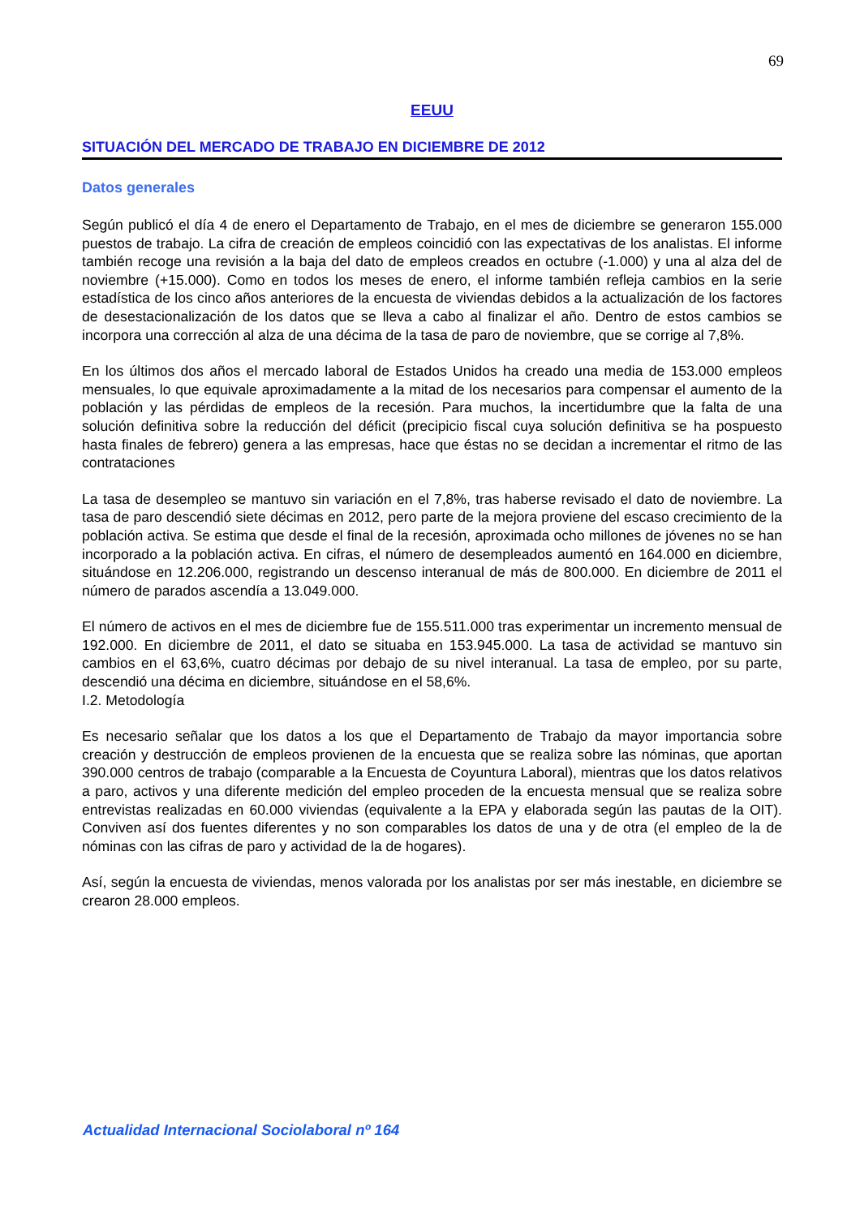69
EEUU
SITUACIÓN DEL MERCADO DE TRABAJO EN DICIEMBRE DE 2012
Datos generales
Según publicó el día 4 de enero el Departamento de Trabajo, en el mes de diciembre se generaron 155.000 puestos de trabajo. La cifra de creación de empleos coincidió con las expectativas de los analistas. El informe también recoge una revisión a la baja del dato de empleos creados en octubre (-1.000) y una al alza del de noviembre (+15.000). Como en todos los meses de enero, el informe también refleja cambios en la serie estadística de los cinco años anteriores de la encuesta de viviendas debidos a la actualización de los factores de desestacionalización de los datos que se lleva a cabo al finalizar el año. Dentro de estos cambios se incorpora una corrección al alza de una décima de la tasa de paro de noviembre, que se corrige al 7,8%.
En los últimos dos años el mercado laboral de Estados Unidos ha creado una media de 153.000 empleos mensuales, lo que equivale aproximadamente a la mitad de los necesarios para compensar el aumento de la población y las pérdidas de empleos de la recesión. Para muchos, la incertidumbre que la falta de una solución definitiva sobre la reducción del déficit (precipicio fiscal cuya solución definitiva se ha pospuesto hasta finales de febrero) genera a las empresas, hace que éstas no se decidan a incrementar el ritmo de las contrataciones
La tasa de desempleo se mantuvo sin variación en el 7,8%, tras haberse revisado el dato de noviembre. La tasa de paro descendió siete décimas en 2012, pero parte de la mejora proviene del escaso crecimiento de la población activa. Se estima que desde el final de la recesión, aproximada ocho millones de jóvenes no se han incorporado a la población activa. En cifras, el número de desempleados aumentó en 164.000 en diciembre, situándose en 12.206.000, registrando un descenso interanual de más de 800.000. En diciembre de 2011 el número de parados ascendía a 13.049.000.
El número de activos en el mes de diciembre fue de 155.511.000 tras experimentar un incremento mensual de 192.000. En diciembre de 2011, el dato se situaba en 153.945.000. La tasa de actividad se mantuvo sin cambios en el 63,6%, cuatro décimas por debajo de su nivel interanual. La tasa de empleo, por su parte, descendió una décima en diciembre, situándose en el 58,6%.
I.2. Metodología
Es necesario señalar que los datos a los que el Departamento de Trabajo da mayor importancia sobre creación y destrucción de empleos provienen de la encuesta que se realiza sobre las nóminas, que aportan 390.000 centros de trabajo (comparable a la Encuesta de Coyuntura Laboral), mientras que los datos relativos a paro, activos y una diferente medición del empleo proceden de la encuesta mensual que se realiza sobre entrevistas realizadas en 60.000 viviendas (equivalente a la EPA y elaborada según las pautas de la OIT). Conviven así dos fuentes diferentes y no son comparables los datos de una y de otra (el empleo de la de nóminas con las cifras de paro y actividad de la de hogares).
Así, según la encuesta de viviendas, menos valorada por los analistas por ser más inestable, en diciembre se crearon 28.000 empleos.
Actualidad Internacional Sociolaboral nº 164